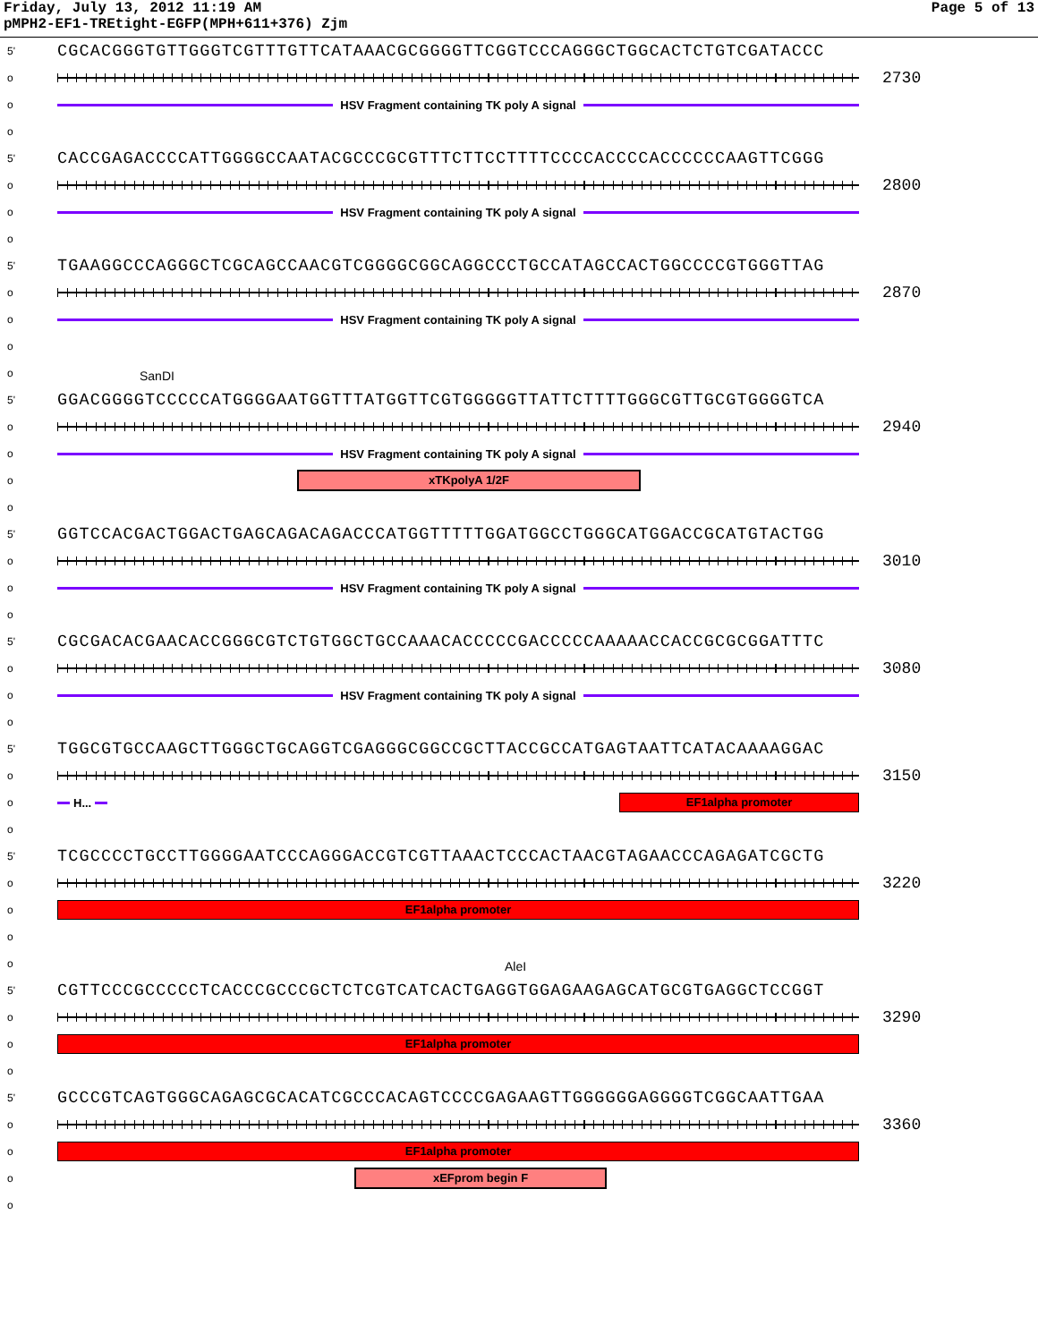Friday, July 13, 2012 11:19 AM Page 5 of 13
pMPH2-EF1-TREtight-EGFP(MPH+611+376) Zjm
5' CGCACGGGTGTTGGGTCGTTTGTTCATAAACGCGGGGTTCGGTCCCAGGGCTGGCACTCTGTCGATACCC
o
2730
o HSV Fragment containing TK poly A signal
o
5' CACCGAGACCCCATTGGGGCCAATACGCCCGCGTTTCTTCCTTTTCCCCACCCCACCCCCCAAGTTCGGG
o
2800
o HSV Fragment containing TK poly A signal
o
5' TGAAGGCCCAGGGCTCGCAGCCAACGTCGGGGCGGCAGGCCCTGCCATAGCCACTGGCCCCGTGGGTTAG
o
2870
o HSV Fragment containing TK poly A signal
o
o SanDI
5' GGACGGGGTCCCCCATGGGGAATGGTTTATGGTTCGTGGGGGTTATTCTTTTGGGCGTTGCGTGGGGTCA
o
2940
o HSV Fragment containing TK poly A signal
o
xTKpolyA 1/2F
o
5' GGTCCACGACTGGACTGAGCAGACAGACCCATGGTTTTTGGATGGCCTGGGCATGGACCGCATGTACTGG
o
3010
o HSV Fragment containing TK poly A signal
o
5' CGCGACACGAACACCGGGCGTCTGTGGCTGCCAAACACCCCCGACCCCCAAAAACCACCGCGCGGATTTC
o
3080
o HSV Fragment containing TK poly A signal
o
5' TGGCGTGCCAAGCTTGGGCTGCAGGTCGAGGGCGGCCGCTTACCGCCATGAGTAATTCATACAAAAGGAC
o
3150
o
H...
EF1alpha promoter
o
5' TCGCCCCTGCCTTGGGGAATCCCAGGGACCGTCGTTAAACTCCCACTAACGTAGAACCCAGAGATCGCTG
o
3220
o
EF1alpha promoter
o
o AleI
5' CGTTCCCGCCCCCTCACCCGCCCGCTCTCGTCATCACTGAGGTGGAGAAGAGCATGCGTGAGGCTCCGGT
o
3290
o
EF1alpha promoter
o
5' GCCCGTCAGTGGGCAGAGCGCACATCGCCCACAGTCCCCGAGAAGTTGGGGGGAGGGGTCGGCAATTGAA
o
3360
o
EF1alpha promoter
o
xEFprom begin F
o